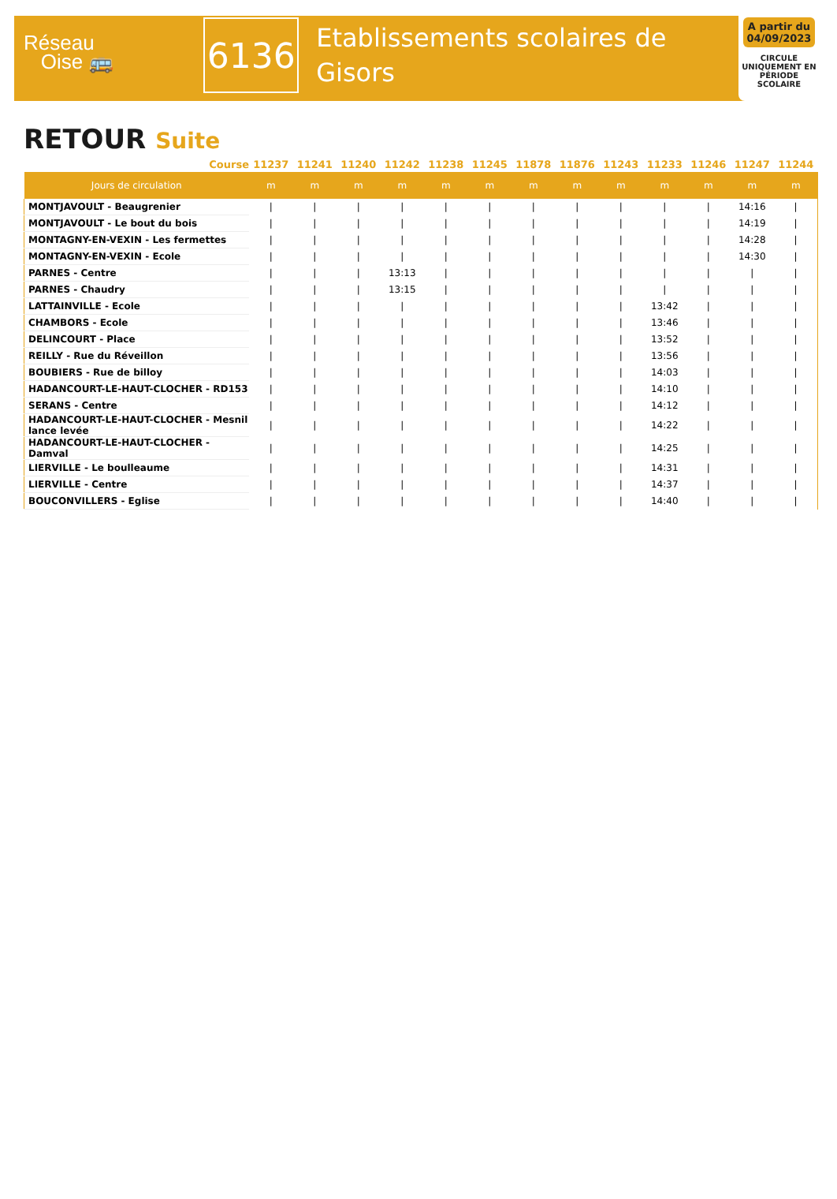Réseau
Oise 🚌
6136
Etablissements scolaires de Gisors
A partir du 04/09/2023
CIRCULE UNIQUEMENT EN PÉRIODE SCOLAIRE
RETOUR Suite
| Course | 11237 | 11241 | 11240 | 11242 | 11238 | 11245 | 11878 | 11876 | 11243 | 11233 | 11246 | 11247 | 11244 |
| --- | --- | --- | --- | --- | --- | --- | --- | --- | --- | --- | --- | --- | --- |
| Jours de circulation | m | m | m | m | m | m | m | m | m | m | m | m | m |
| MONTJAVOULT - Beaugrenier | / | / | / | / | / | / | / | / | / | / | / | 14:16 | / |
| MONTJAVOULT - Le bout du bois | / | / | / | / | / | / | / | / | / | / | / | 14:19 | / |
| MONTAGNY-EN-VEXIN - Les fermettes | / | / | / | / | / | / | / | / | / | / | / | 14:28 | / |
| MONTAGNY-EN-VEXIN - Ecole | / | / | / | / | / | / | / | / | / | / | / | 14:30 | / |
| PARNES - Centre | / | / | / | 13:13 | / | / | / | / | / | / | / | / | / |
| PARNES - Chaudry | / | / | / | 13:15 | / | / | / | / | / | / | / | / | / |
| LATTAINVILLE - Ecole | / | / | / | / | / | / | / | / | / | 13:42 | / | / | / |
| CHAMBORS - Ecole | / | / | / | / | / | / | / | / | / | 13:46 | / | / | / |
| DELINCOURT - Place | / | / | / | / | / | / | / | / | / | 13:52 | / | / | / |
| REILLY - Rue du Réveillon | / | / | / | / | / | / | / | / | / | 13:56 | / | / | / |
| BOUBIERS - Rue de billoy | / | / | / | / | / | / | / | / | / | 14:03 | / | / | / |
| HADANCOURT-LE-HAUT-CLOCHER - RD153 | / | / | / | / | / | / | / | / | / | 14:10 | / | / | / |
| SERANS - Centre | / | / | / | / | / | / | / | / | / | 14:12 | / | / | / |
| HADANCOURT-LE-HAUT-CLOCHER - Mesnil lance levée | / | / | / | / | / | / | / | / | / | 14:22 | / | / | / |
| HADANCOURT-LE-HAUT-CLOCHER - Damval | / | / | / | / | / | / | / | / | / | 14:25 | / | / | / |
| LIERVILLE - Le boulleaume | / | / | / | / | / | / | / | / | / | 14:31 | / | / | / |
| LIERVILLE - Centre | / | / | / | / | / | / | / | / | / | 14:37 | / | / | / |
| BOUCONVILLERS - Eglise | / | / | / | / | / | / | / | / | / | 14:40 | / | / | / |